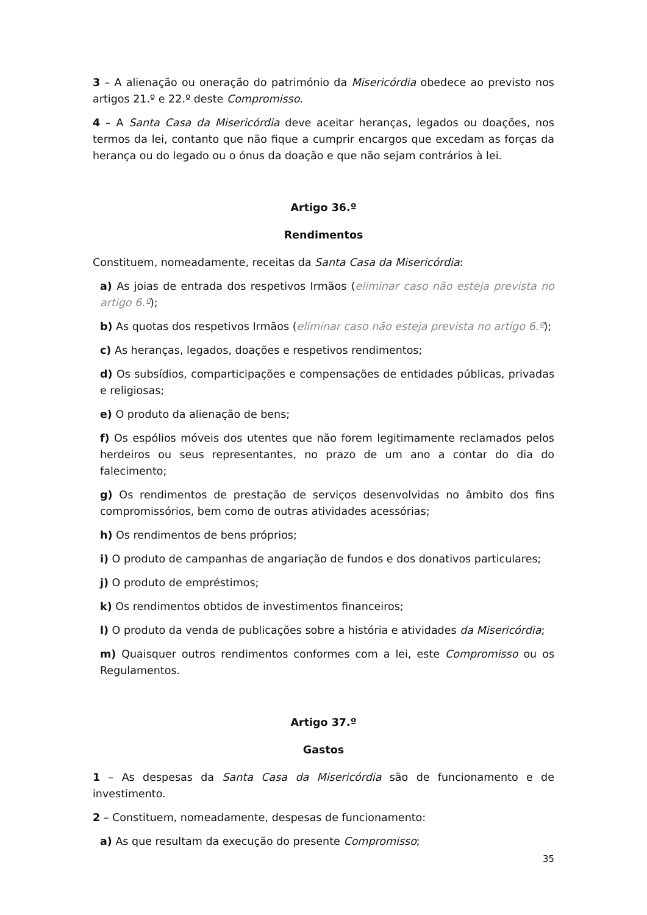3 – A alienação ou oneração do património da Misericórdia obedece ao previsto nos artigos 21.º e 22.º deste Compromisso.
4 – A Santa Casa da Misericórdia deve aceitar heranças, legados ou doações, nos termos da lei, contanto que não fique a cumprir encargos que excedam as forças da herança ou do legado ou o ónus da doação e que não sejam contrários à lei.
Artigo 36.º
Rendimentos
Constituem, nomeadamente, receitas da Santa Casa da Misericórdia:
a) As joias de entrada dos respetivos Irmãos (eliminar caso não esteja prevista no artigo 6.º);
b) As quotas dos respetivos Irmãos (eliminar caso não esteja prevista no artigo 6.º);
c) As heranças, legados, doações e respetivos rendimentos;
d) Os subsídios, comparticipações e compensações de entidades públicas, privadas e religiosas;
e) O produto da alienação de bens;
f) Os espólios móveis dos utentes que não forem legitimamente reclamados pelos herdeiros ou seus representantes, no prazo de um ano a contar do dia do falecimento;
g) Os rendimentos de prestação de serviços desenvolvidas no âmbito dos fins compromissórios, bem como de outras atividades acessórias;
h) Os rendimentos de bens próprios;
i) O produto de campanhas de angariação de fundos e dos donativos particulares;
j) O produto de empréstimos;
k) Os rendimentos obtidos de investimentos financeiros;
l) O produto da venda de publicações sobre a história e atividades da Misericórdia;
m) Quaisquer outros rendimentos conformes com a lei, este Compromisso ou os Regulamentos.
Artigo 37.º
Gastos
1 – As despesas da Santa Casa da Misericórdia são de funcionamento e de investimento.
2 – Constituem, nomeadamente, despesas de funcionamento:
a) As que resultam da execução do presente Compromisso;
35